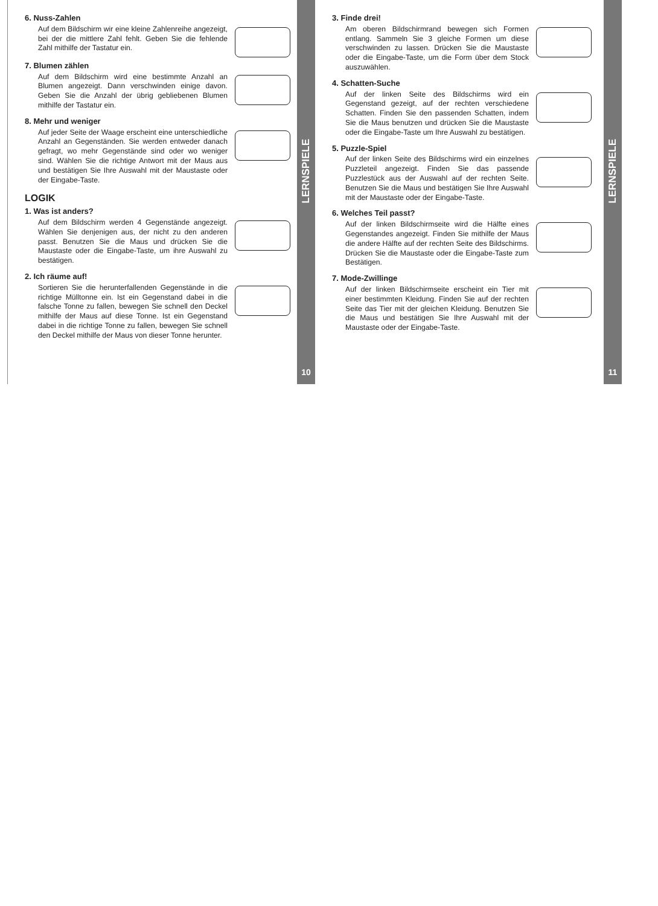6. Nuss-Zahlen
Auf dem Bildschirm wir eine kleine Zahlenreihe angezeigt, bei der die mittlere Zahl fehlt. Geben Sie die fehlende Zahl mithilfe der Tastatur ein.
7. Blumen zählen
Auf dem Bildschirm wird eine bestimmte Anzahl an Blumen angezeigt. Dann verschwinden einige davon. Geben Sie die Anzahl der übrig gebliebenen Blumen mithilfe der Tastatur ein.
8. Mehr und weniger
Auf jeder Seite der Waage erscheint eine unterschiedliche Anzahl an Gegenständen. Sie werden entweder danach gefragt, wo mehr Gegenstände sind oder wo weniger sind. Wählen Sie die richtige Antwort mit der Maus aus und bestätigen Sie Ihre Auswahl mit der Maustaste oder der Eingabe-Taste.
LOGIK
1. Was ist anders?
Auf dem Bildschirm werden 4 Gegenstände angezeigt. Wählen Sie denjenigen aus, der nicht zu den anderen passt. Benutzen Sie die Maus und drücken Sie die Maustaste oder die Eingabe-Taste, um ihre Auswahl zu bestätigen.
2. Ich räume auf!
Sortieren Sie die herunterfallenden Gegenstände in die richtige Mülltonne ein. Ist ein Gegenstand dabei in die falsche Tonne zu fallen, bewegen Sie schnell den Deckel mithilfe der Maus auf diese Tonne. Ist ein Gegenstand dabei in die richtige Tonne zu fallen, bewegen Sie schnell den Deckel mithilfe der Maus von dieser Tonne herunter.
LERNSPIELE
10
3. Finde drei!
Am oberen Bildschirmrand bewegen sich Formen entlang. Sammeln Sie 3 gleiche Formen um diese verschwinden zu lassen. Drücken Sie die Maustaste oder die Eingabe-Taste, um die Form über dem Stock auszuwählen.
4. Schatten-Suche
Auf der linken Seite des Bildschirms wird ein Gegenstand gezeigt, auf der rechten verschiedene Schatten. Finden Sie den passenden Schatten, indem Sie die Maus benutzen und drücken Sie die Maustaste oder die Eingabe-Taste um Ihre Auswahl zu bestätigen.
5. Puzzle-Spiel
Auf der linken Seite des Bildschirms wird ein einzelnes Puzzleteil angezeigt. Finden Sie das passende Puzzlestück aus der Auswahl auf der rechten Seite. Benutzen Sie die Maus und bestätigen Sie Ihre Auswahl mit der Maustaste oder der Eingabe-Taste.
6. Welches Teil passt?
Auf der linken Bildschirmseite wird die Hälfte eines Gegenstandes angezeigt. Finden Sie mithilfe der Maus die andere Hälfte auf der rechten Seite des Bildschirms. Drücken Sie die Maustaste oder die Eingabe-Taste zum Bestätigen.
7. Mode-Zwillinge
Auf der linken Bildschirmseite erscheint ein Tier mit einer bestimmten Kleidung. Finden Sie auf der rechten Seite das Tier mit der gleichen Kleidung. Benutzen Sie die Maus und bestätigen Sie Ihre Auswahl mit der Maustaste oder der Eingabe-Taste.
LERNSPIELE
11